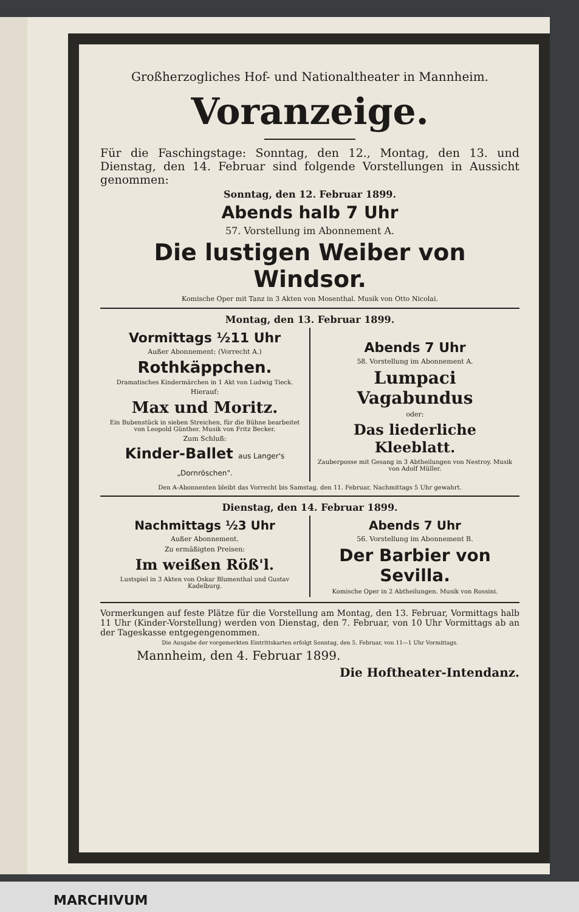Großherzogliches Hof- und Nationaltheater in Mannheim.
Voranzeige.
Für die Faschingstage: Sonntag, den 12., Montag, den 13. und Dienstag, den 14. Februar sind folgende Vorstellungen in Aussicht genommen:
Sonntag, den 12. Februar 1899.
Abends halb 7 Uhr
57. Vorstellung im Abonnement A.
Die lustigen Weiber von Windsor.
Komische Oper mit Tanz in 3 Akten von Mosenthal. Musik von Otto Nicolai.
Montag, den 13. Februar 1899.
Vormittags ½11 Uhr
Außer Abonnement: (Vorrecht A.)
Rothkäppchen.
Dramatisches Kindermärchen in 1 Akt von Ludwig Tieck.
Hierauf:
Max und Moritz.
Ein Bubenstück in sieben Streichen, für die Bühne bearbeitet von Leopold Günther. Musik von Fritz Becker.
Zum Schluß:
Kinder-Ballet aus Langer's „Dornröschen".
Abends 7 Uhr
58. Vorstellung im Abonnement A.
Lumpaci Vagabundus
oder:
Das liederliche Kleeblatt.
Zauberposse mit Gesang in 3 Abtheilungen von Nestroy. Musik von Adolf Müller.
Den A-Abonnenten bleibt das Vorrecht bis Samstag, den 11. Februar, Nachmittags 5 Uhr gewahrt.
Dienstag, den 14. Februar 1899.
Nachmittags ½3 Uhr
Außer Abonnement.
Zu ermäßigten Preisen:
Im weißen Röß'l.
Lustspiel in 3 Akten von Oskar Blumenthal und Gustav Kadelburg.
Abends 7 Uhr
56. Vorstellung im Abonnement B.
Der Barbier von Sevilla.
Komische Oper in 2 Abtheilungen. Musik von Rossini.
Vormerkungen auf feste Plätze für die Vorstellung am Montag, den 13. Februar, Vormittags halb 11 Uhr (Kinder-Vorstellung) werden von Dienstag, den 7. Februar, von 10 Uhr Vormittags ab an der Tageskasse entgegengenommen.
Die Ausgabe der vorgemerkten Eintrittskarten erfolgt Sonntag, den 5. Februar, von 11—1 Uhr Vormittags.
Mannheim, den 4. Februar 1899.
Die Hoftheater-Intendanz.
MARCHIVUM